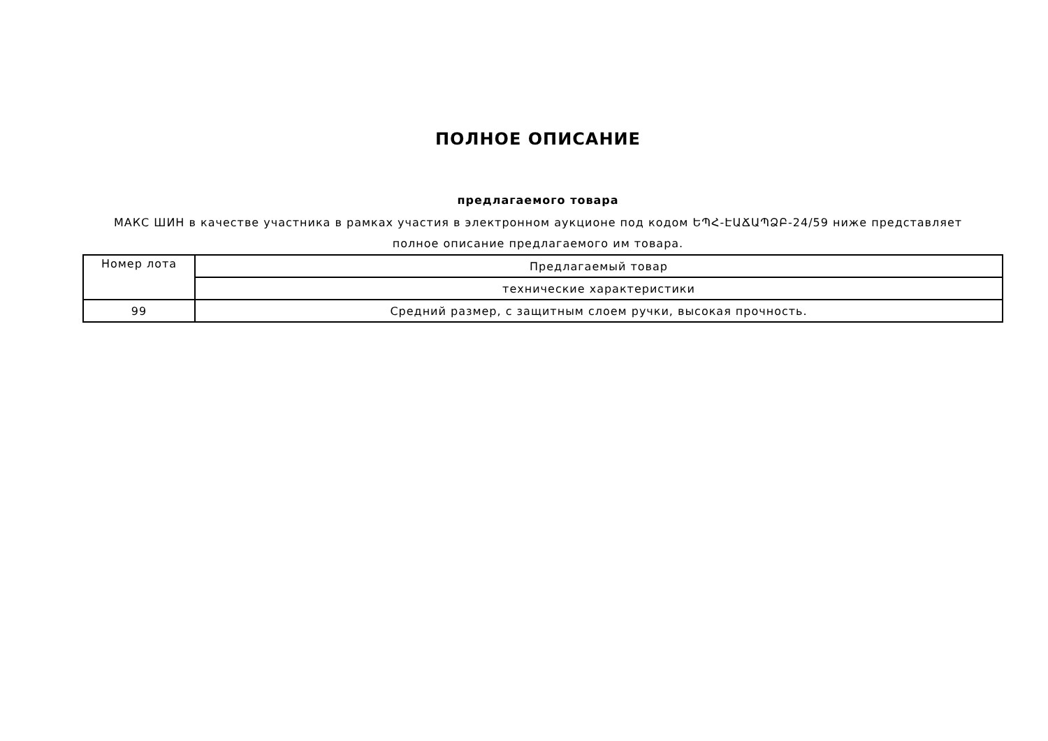ПОЛНОЕ ОПИСАНИЕ
предлагаемого товара
МАКС ШИН в качестве участника в рамках участия в электронном аукционе под кодом ԵՊՀ-ԷԱՃԱՊՁԲ-24/59 ниже представляет
полное описание предлагаемого им товара.
| Номер лота | Предлагаемый товар |
| | технические характеристики |
| 99 | Средний размер, с защитным слоем ручки, высокая прочность. |